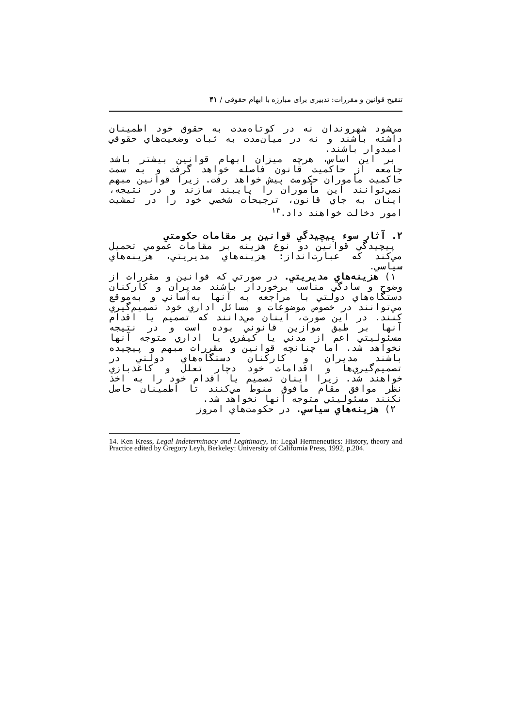تنقیح قوانین و مقررات: تدبیری برای مبارزه با ابهام حقوقی / ۴۱
مي‌شود شهروندان نه در كوتاه‌مدت به حقوق خود اطمينان داشته باشند و نه در ميان‌مدت به ثبات وضعيت‌هاي حقوقي اميدوار باشند.
بر اين اساس، هرچه ميزان ابهام قوانين بيشتر باشد جامعه از حاكميت قانون فاصله خواهد گرفت و به سمت حاكميت مأموران حكومت پيش خواهد رفت. زيرا قوانين مبهم نمي‌توانند اين مأموران را پايبند سازند و در نتيجه، اينان به جاي قانون، ترجيحات شخصي خود را در تمشيت امور دخالت خواهند داد.<sup>۱۴</sup>
۲. آثار سوء پيچيدگي قوانين بر مقامات حكومتي
پيچيدگي قوانين دو نوع هزينه بر مقامات عمومي تحميل مي‌كند كه عبارت‌انداز: هزينه‌هاي مديريتي، هزينه‌هاي سياسي.
۱) هزينه‌هاي مديريتي. در صورتي كه قوانين و مقررات از وضوح و سادگي مناسب برخوردار باشند مديران و كاركنان دستگاه‌هاي دولتي با مراجعه به آنها به‌آساني و به‌موقع مي‌توانند در خصوص موضوعات و مسائل اداري خود تصميم‌گيري كنند. در اين صورت، اينان مي‌دانند كه تصميم يا اقدام آنها بر طبق موازين قانوني بوده است و در نتيجه مسئوليتي اعم از مدني يا كيفري يا اداري متوجه آنها نخواهد شد. اما چنانچه قوانين و مقررات مبهم و پيچيده باشند مديران و كاركنان دستگاه‌هاي دولتي در تصميم‌گيري‌ها و اقدامات خود دچار تعلل و كاغذبازي خواهند شد. زيرا اينان تصميم يا اقدام خود را به اخذ نظر موافق مقام مافوق منوط مي‌كنند تا اطمينان حاصل نكنند مسئوليتي متوجه آنها نخواهد شد.
۲) هزينه‌هاي سياسي. در حكومت‌هاي امروز
14. Ken Kress, Legal Indeterminacy and Legitimacy, in: Legal Hermeneutics: History, theory and Practice edited by Gregory Leyh, Berkeley: University of California Press, 1992, p.204.